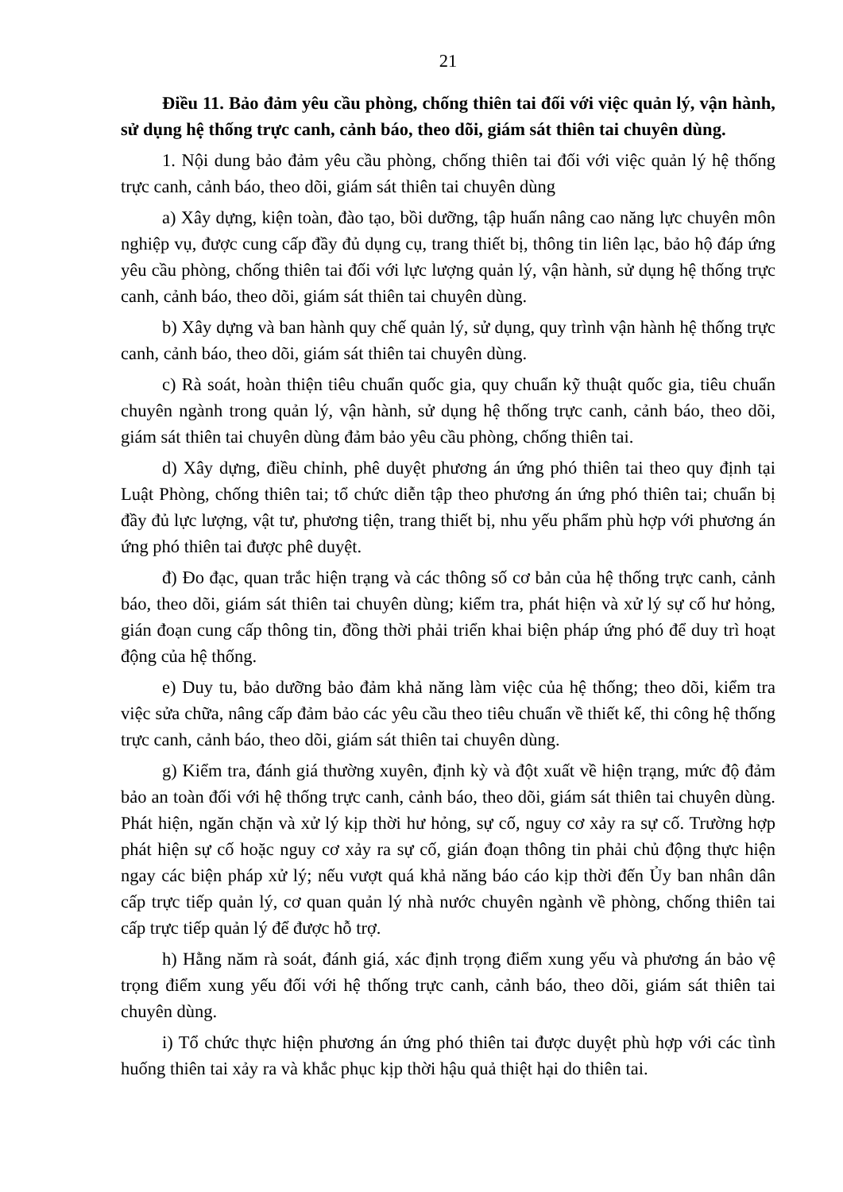21
Điều 11. Bảo đảm yêu cầu phòng, chống thiên tai đối với việc quản lý, vận hành, sử dụng hệ thống trực canh, cảnh báo, theo dõi, giám sát thiên tai chuyên dùng.
1. Nội dung bảo đảm yêu cầu phòng, chống thiên tai đối với việc quản lý hệ thống trực canh, cảnh báo, theo dõi, giám sát thiên tai chuyên dùng
a) Xây dựng, kiện toàn, đào tạo, bồi dưỡng, tập huấn nâng cao năng lực chuyên môn nghiệp vụ, được cung cấp đầy đủ dụng cụ, trang thiết bị, thông tin liên lạc, bảo hộ đáp ứng yêu cầu phòng, chống thiên tai đối với lực lượng quản lý, vận hành, sử dụng hệ thống trực canh, cảnh báo, theo dõi, giám sát thiên tai chuyên dùng.
b) Xây dựng và ban hành quy chế quản lý, sử dụng, quy trình vận hành hệ thống trực canh, cảnh báo, theo dõi, giám sát thiên tai chuyên dùng.
c) Rà soát, hoàn thiện tiêu chuẩn quốc gia, quy chuẩn kỹ thuật quốc gia, tiêu chuẩn chuyên ngành trong quản lý, vận hành, sử dụng hệ thống trực canh, cảnh báo, theo dõi, giám sát thiên tai chuyên dùng đảm bảo yêu cầu phòng, chống thiên tai.
d) Xây dựng, điều chỉnh, phê duyệt phương án ứng phó thiên tai theo quy định tại Luật Phòng, chống thiên tai; tổ chức diễn tập theo phương án ứng phó thiên tai; chuẩn bị đầy đủ lực lượng, vật tư, phương tiện, trang thiết bị, nhu yếu phẩm phù hợp với phương án ứng phó thiên tai được phê duyệt.
đ) Đo đạc, quan trắc hiện trạng và các thông số cơ bản của hệ thống trực canh, cảnh báo, theo dõi, giám sát thiên tai chuyên dùng; kiểm tra, phát hiện và xử lý sự cố hư hỏng, gián đoạn cung cấp thông tin, đồng thời phải triển khai biện pháp ứng phó để duy trì hoạt động của hệ thống.
e) Duy tu, bảo dưỡng bảo đảm khả năng làm việc của hệ thống; theo dõi, kiểm tra việc sửa chữa, nâng cấp đảm bảo các yêu cầu theo tiêu chuẩn về thiết kế, thi công hệ thống trực canh, cảnh báo, theo dõi, giám sát thiên tai chuyên dùng.
g) Kiểm tra, đánh giá thường xuyên, định kỳ và đột xuất về hiện trạng, mức độ đảm bảo an toàn đối với hệ thống trực canh, cảnh báo, theo dõi, giám sát thiên tai chuyên dùng. Phát hiện, ngăn chặn và xử lý kịp thời hư hỏng, sự cố, nguy cơ xảy ra sự cố. Trường hợp phát hiện sự cố hoặc nguy cơ xảy ra sự cố, gián đoạn thông tin phải chủ động thực hiện ngay các biện pháp xử lý; nếu vượt quá khả năng báo cáo kịp thời đến Ủy ban nhân dân cấp trực tiếp quản lý, cơ quan quản lý nhà nước chuyên ngành về phòng, chống thiên tai cấp trực tiếp quản lý để được hỗ trợ.
h) Hằng năm rà soát, đánh giá, xác định trọng điểm xung yếu và phương án bảo vệ trọng điểm xung yếu đối với hệ thống trực canh, cảnh báo, theo dõi, giám sát thiên tai chuyên dùng.
i) Tổ chức thực hiện phương án ứng phó thiên tai được duyệt phù hợp với các tình huống thiên tai xảy ra và khắc phục kịp thời hậu quả thiệt hại do thiên tai.